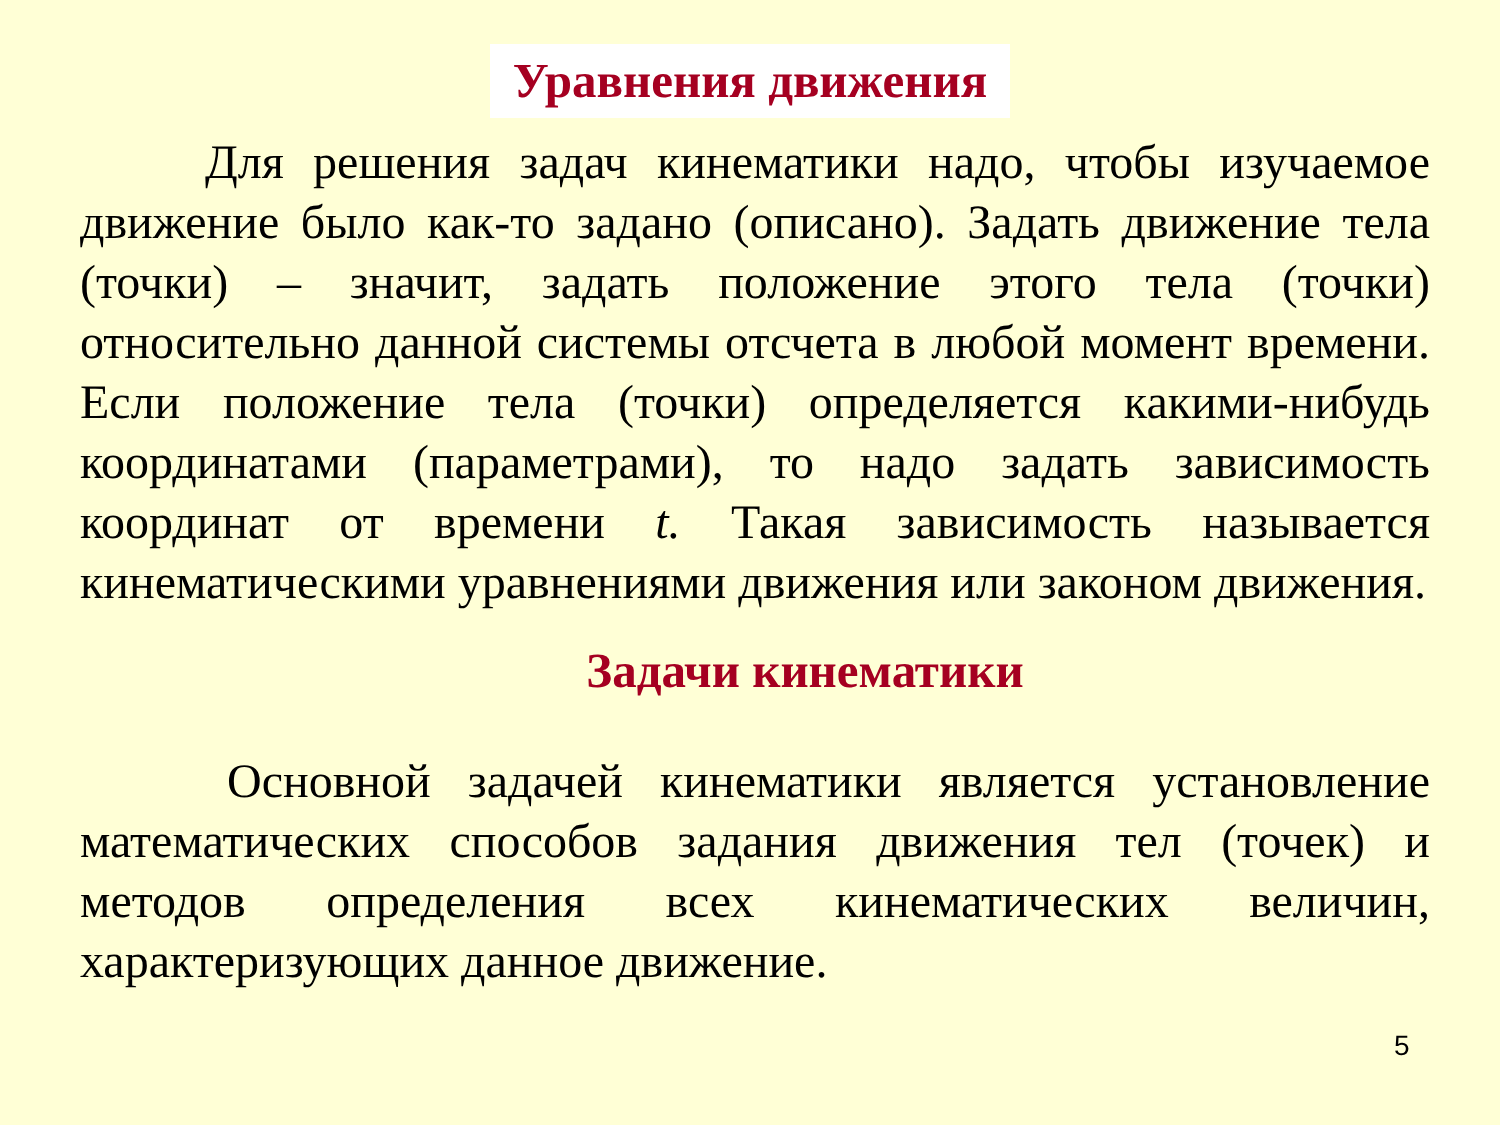Уравнения движения
Для решения задач кинематики надо, чтобы изучаемое движение было как-то задано (описано). Задать движение тела (точки) – значит, задать положение этого тела (точки) относительно данной системы отсчета в любой момент времени. Если положение тела (точки) определяется какими-нибудь координатами (параметрами), то надо задать зависимость координат от времени t. Такая зависимость называется кинематическими уравнениями движения или законом движения.
Задачи кинематики
Основной задачей кинематики является установление математических способов задания движения тел (точек) и методов определения всех кинематических величин, характеризующих данное движение.
5